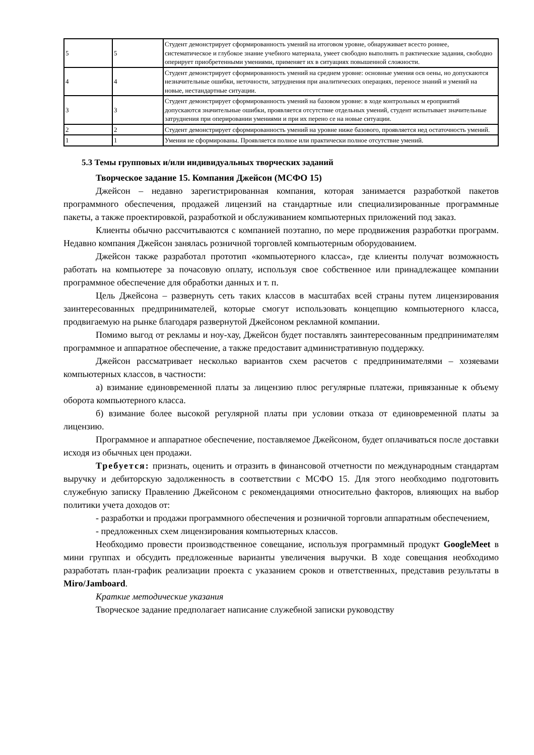| 5 | 5 | Студент демонстрирует сформированность умений на итоговом уровне, обнаруживает всесто роннее, систематическое и глубокое знание учебного материала, умеет свободно выполнять п рактические задания, свободно оперирует приобретенными умениями, применяет их в ситуациях повышенной сложности. |
| 4 | 4 | Студент демонстрирует сформированность умений на среднем уровне: основные умения осв оены, но допускаются незначительные ошибки, неточности, затруднения при аналитических операциях, переносе знаний и умений на новые, нестандартные ситуации. |
| 3 | 3 | Студент демонстрирует сформированность умений на базовом уровне: в ходе контрольных м ероприятий допускаются значительные ошибки, проявляется отсутствие отдельных умений, студент испытывает значительные затруднения при оперировании умениями и при их перено се на новые ситуации. |
| 2 | 2 | Студент демонстрирует сформированность умений на уровне ниже базового, проявляется нед остаточность умений. |
| 1 | 1 | Умения не сформированы. Проявляется полное или практически полное отсутствие умений. |
5.3 Темы групповых и/или индивидуальных творческих заданий
Творческое задание 15. Компания Джейсон (МСФО 15)
Джейсон – недавно зарегистрированная компания, которая занимается разработкой пакетов программного обеспечения, продажей лицензий на стандартные или специализированные программные пакеты, а также проектировкой, разработкой и обслуживанием компьютерных приложений под заказ.
Клиенты обычно рассчитываются с компанией поэтапно, по мере продвижения разработки программ. Недавно компания Джейсон занялась розничной торговлей компьютерным оборудованием.
Джейсон также разработал прототип «компьютерного класса», где клиенты получат возможность работать на компьютере за почасовую оплату, используя свое собственное или принадлежащее компании программное обеспечение для обработки данных и т. п.
Цель Джейсона – развернуть сеть таких классов в масштабах всей страны путем лицензирования заинтересованных предпринимателей, которые смогут использовать концепцию компьютерного класса, продвигаемую на рынке благодаря развернутой Джейсоном рекламной компании.
Помимо выгод от рекламы и ноу-хау, Джейсон будет поставлять заинтересованным предпринимателям программное и аппаратное обеспечение, а также предоставит административную поддержку.
Джейсон рассматривает несколько вариантов схем расчетов с предпринимателями – хозяевами компьютерных классов, в частности:
а) взимание единовременной платы за лицензию плюс регулярные платежи, привязанные к объему оборота компьютерного класса.
б) взимание более высокой регулярной платы при условии отказа от единовременной платы за лицензию.
Программное и аппаратное обеспечение, поставляемое Джейсоном, будет оплачиваться после доставки исходя из обычных цен продажи.
Требуется: признать, оценить и отразить в финансовой отчетности по международным стандартам выручку и дебиторскую задолженность в соответствии с МСФО 15. Для этого необходимо подготовить служебную записку Правлению Джейсоном с рекомендациями относительно факторов, влияющих на выбор политики учета доходов от:
- разработки и продажи программного обеспечения и розничной торговли аппаратным обеспечением,
- предложенных схем лицензирования компьютерных классов.
Необходимо провести производственное совещание, используя программный продукт GoogleMeet в мини группах и обсудить предложенные варианты увеличения выручки. В ходе совещания необходимо разработать план-график реализации проекта с указанием сроков и ответственных, представив результаты в Miro/Jamboard.
Краткие методические указания
Творческое задание предполагает написание служебной записки руководству